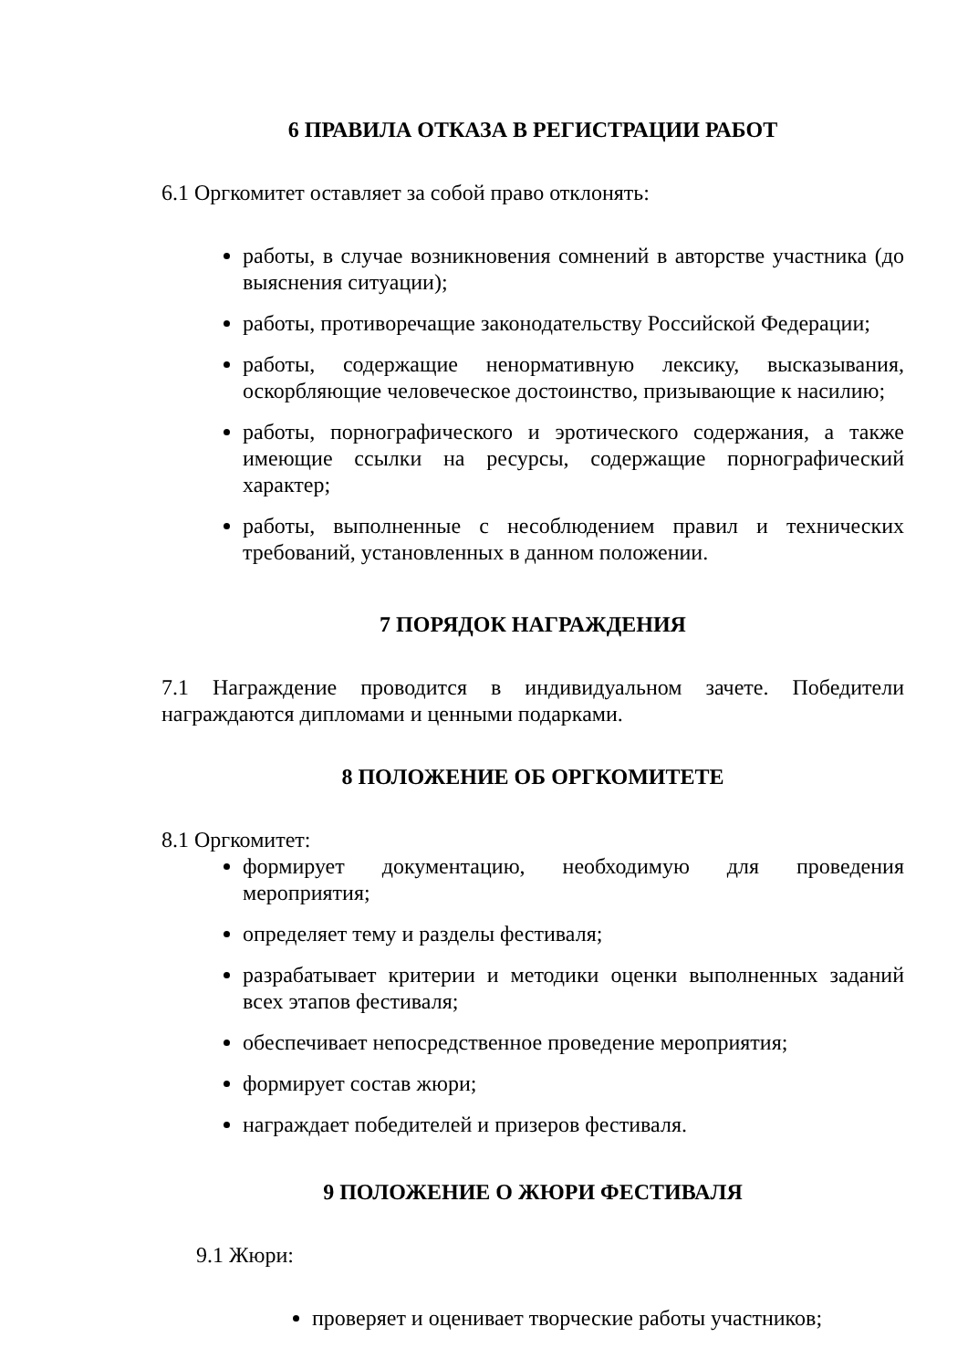6 ПРАВИЛА ОТКАЗА В РЕГИСТРАЦИИ РАБОТ
6.1 Оргкомитет оставляет за собой право отклонять:
работы, в случае возникновения сомнений в авторстве участника (до выяснения ситуации);
работы, противоречащие законодательству Российской Федерации;
работы, содержащие ненормативную лексику, высказывания, оскорбляющие человеческое достоинство, призывающие к насилию;
работы, порнографического и эротического содержания, а также имеющие ссылки на ресурсы, содержащие порнографический характер;
работы, выполненные с несоблюдением правил и технических требований, установленных в данном положении.
7 ПОРЯДОК НАГРАЖДЕНИЯ
7.1 Награждение проводится в индивидуальном зачете. Победители награждаются дипломами и ценными подарками.
8 ПОЛОЖЕНИЕ ОБ ОРГКОМИТЕТЕ
8.1 Оргкомитет:
формирует документацию, необходимую для проведения мероприятия;
определяет тему и разделы фестиваля;
разрабатывает критерии и методики оценки выполненных заданий всех этапов фестиваля;
обеспечивает непосредственное проведение мероприятия;
формирует состав жюри;
награждает победителей и призеров фестиваля.
9 ПОЛОЖЕНИЕ О ЖЮРИ ФЕСТИВАЛЯ
9.1 Жюри:
проверяет и оценивает творческие работы участников;